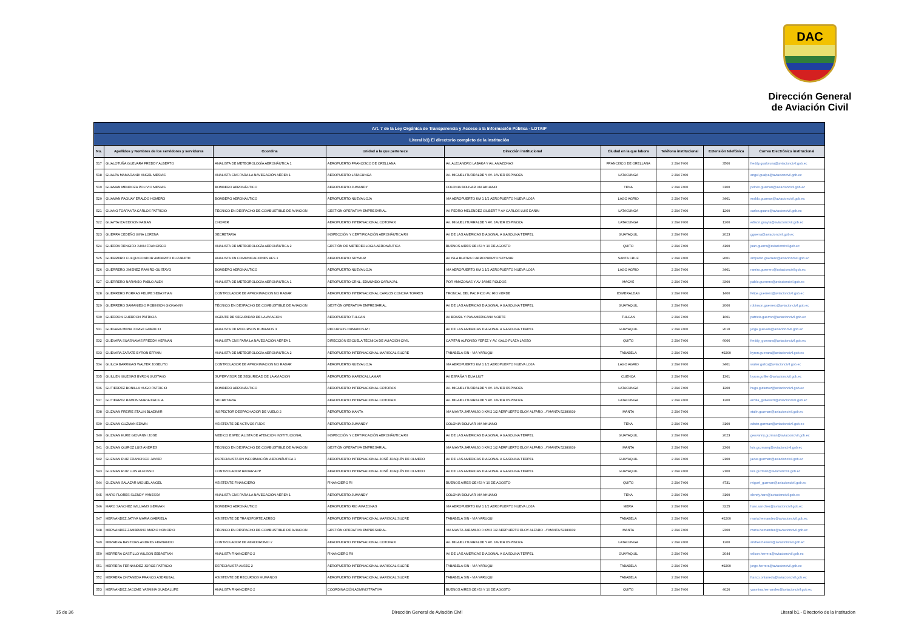DAC
Dirección General
de Aviación Civil
| Art. 7 de la Ley Orgánica de Transparencia y Acceso a la Información Pública - LOTAIP | | | | | | | | |
| Literal b1) El directorio completo de la institución | | | | | | | | |
| No. | Apellidos y Nombres de los servidores y servidoras | Coordina | Unidad a la que pertenece | Dirección institucional | Ciudad en la que labora | Teléfono institucional | Extensión telefónica | Correo Electrónico institucional |
| 517 | GUALOTUÑA GUEVARA FREDDY ALBERTO | ANALISTA DE METEOROLOGÍA AERONÁUTICA 1 | AEROPUERTO FRANCISCO DE ORELLANA | AV. ALEJANDRO LABAKA Y AV. AMAZONAS | FRANCISCO DE ORELLANA | 2 294 7400 | 3500 | freddy.gualotuna@aviacioncivil.gob.ec |
| 518 | GUALPA MAMARANDI ANGEL MESIAS | ANALISTA CNS PARA LA NAVEGACIÓN AÉREA 1 | AEROPUERTO LATACUNGA | AV. MIGUEL ITURRALDE Y AV. JAVIER ESPINOZA | LATACUNGA | 2 294 7400 | | angel.gualpa@aviacioncivil.gob.ec |
| 519 | GUAMAN MENDOZA POLIVIO MESIAS | BOMBERO AERONÁUTICO | AEROPUERTO JUMANDY | COLONIA BOLIVAR VIA AHUANO | TENA | 2 294 7400 | 3100 | polivio.guaman@aviacioncivil.gob.ec |
| 520 | GUAMAN PAGUAY ERALDO HOMERO | BOMBERO AERONÁUTICO | AEROPUERTO NUEVA LOJA | VIA AEROPUERTO KM 1 1/2 AEROPUERTO NUEVA LOJA | LAGO AGRIO | 2 294 7400 | 3401 | eraldo.guaman@aviacioncivil.gob.ec |
| 521 | GUANO TOAPANTA CARLOS PATRICIO | TÉCNICO EN DESPACHO DE COMBUSTIBLE DE AVIACION | GESTIÓN OPERATIVA EMPRESARIAL | AV PEDRO MELENDEZ GILBERT Y AV CARLOS LUIS DAÑIN | LATACUNGA | 2 294 7400 | 1200 | carlos.guano@aviacioncivil.gob.ec |
| 522 | GUAYTA IZA EDISON FABIAN | CHOFER | AEROPUERTO INTERNACIONAL COTOPAXI | AV. MIGUEL ITURRALDE Y AV. JAVIER ESPINOZA | LATACUNGA | 2 294 7400 | 1200 | edison.guayta@aviacioncivil.gob.ec |
| 523 | GUERRA CEDEÑO GINA LORENA | SECRETARIA | INSPECCIÓN Y CERTIFICACIÓN AERONÁUTICA RII | AV DE LAS AMERICAS DIAGONAL A GASOLINA TERPEL | GUAYAQUIL | 2 294 7400 | 2023 | gguerra@aviacioncivil.gob.ec |
| 524 | GUERRA RENGIFO JUAN FRANCISCO | ANALISTA DE METEOROLOGÍA AERONÁUTICA 2 | GESTIÓN DE METEREOLOGIA AERONÁUTICA | BUENOS AIRES OEI-53 Y 10 DE AGOSTO | QUITO | 2 294 7400 | 4100 | juan.guerra@aviacioncivil.gob.ec |
| 525 | GUERRERO CULQUICONDOR AMPARITO ELIZABETH | ANALISTA EN COMUNICACIONES AFS 1 | AEROPUERTO SEYMUR | AV ISLA BLATRA 0 AEROPUERTO SEYMUR | SANTA CRUZ | 2 294 7400 | 2601 | amparito.guerrero@aviacioncivil.gob.ec |
| 526 | GUERRERO JIMENEZ RAMIRO GUSTAVO | BOMBERO AERONÁUTICO | AEROPUERTO NUEVA LOJA | VIA AEROPUERTO KM 1 1/2 AEROPUERTO NUEVA LOJA | LAGO AGRIO | 2 294 7400 | 3401 | ramiro.guerrero@aviacioncivil.gob.ec |
| 527 | GUERRERO NARANJO PABLO ALEX | ANALISTA DE METEOROLOGÍA AERONÁUTICA 1 | AEROPUERTO CRNL. EDMUNDO CARVAJAL | POR AMAZONAS Y AV JAIME ROLDOS | MACAS | 2 294 7400 | 3300 | pablo.guerrero@aviacioncivil.gob.ec |
| 528 | GUERRERO PORRAS FELIPE SEBASTIAN | CONTROLADOR DE APROXIMACION NO RADAR | AEROPUERTO INTERNACIONAL CARLOS CONCHA TORRES | TRONCAL DEL PACIFICO AV. RIO VERDE | ESMERALDAS | 2 294 7400 | 1400 | felipe.guerrero@aviacioncivil.gob.ec |
| 529 | GUERRERO SAMANIEGO ROBINSON GIOVANNY | TÉCNICO EN DESPACHO DE COMBUSTIBLE DE AVIACION | GESTIÓN OPERATIVA EMPRESARIAL | AV DE LAS AMERICAS DIAGONAL A GASOLINA TERPEL | GUAYAQUIL | 2 294 7400 | 2000 | robinson.guerrero@aviacioncivil.gob.ec |
| 530 | GUERRON GUERRON PATRICIA | AGENTE DE SEGURIDAD DE LA AVIACION | AEROPUERTO TULCAN | AV BRASIL Y PANAMERICANA NORTE | TULCAN | 2 294 7400 | 1601 | patricia.guerron@aviacioncivil.gob.ec |
| 531 | GUEVARA MENA JORGE FABRICIO | ANALISTA DE RECURSOS HUMANOS 3 | RECURSOS HUMANOS RII | AV DE LAS AMERICAS DIAGONAL A GASOLINA TERPEL | GUAYAQUIL | 2 294 7400 | 2010 | jorge.guevara@aviacioncivil.gob.ec |
| 532 | GUEVARA SUASNAVAS FREDDY HERNAN | ANALISTA CNS PARA LA NAVEGACIÓN AÉREA 1 | DIRECCIÓN ESCUELA TÉCNICA DE AVIACIÓN CIVIL | CAPITAN ALFONSO YEPEZ Y AV. GALO PLAZA LASSO | QUITO | 2 294 7400 | 6006 | freddy_guevara@aviacioncivil.gob.ec |
| 533 | GUEVARA ZARATE BYRON EFRAIN | ANALISTA DE METEOROLOGÍA AERONÁUTICA 2 | AEROPUERTO INTERNACIONAL MARISCAL SUCRE | TABABELA S/N - VIA YARUQUI | TABABELA | 2 294 7400 | #2200 | byron.guevara@aviacioncivil.gob.ec |
| 534 | GUILCA BARRIGAS WALTER JOSELITO | CONTROLADOR DE APROXIMACION NO RADAR | AEROPUERTO NUEVA LOJA | VIA AEROPUERTO KM 1 1/2 AEROPUERTO NUEVA LOJA | LAGO AGRIO | 2 294 7400 | 3401 | walter.guilca@aviacioncivil.gob.ec |
| 535 | GUILLEN IGLESIAS BYRON GUSTAVO | SUPERVISOR DE SEGURIDAD DE LA AVIACION | AEROPUERTO MARISCAL LAMAR | AV ESPAÑA Y ELIA LIUT | CUENCA | 2 294 7400 | 1301 | byron.guillen@aviacioncivil.gob.ec |
| 536 | GUTIERREZ BONILLA HUGO PATRICIO | BOMBERO AERONÁUTICO | AEROPUERTO INTERNACIONAL COTOPAXI | AV. MIGUEL ITURRALDE Y AV. JAVIER ESPINOZA | LATACUNGA | 2 294 7400 | 1200 | hugo.gutierrez@aviacioncivil.gob.ec |
| 537 | GUTIERREZ RAMON MARIA ERCILIA | SECRETARIA | AEROPUERTO INTERNACIONAL COTOPAXI | AV. MIGUEL ITURRALDE Y AV. JAVIER ESPINOZA | LATACUNGA | 2 294 7400 | 1200 | ercilia_gutierrezr@aviacioncivil.gob.ec |
| 538 | GUZMAN FREIRE STALIN BLADIMIR | INSPECTOR DESPACHADOR DE VUELO 2 | AEROPUERTO MANTA | VIA MANTA JARAMIJO 0 KM 2 1/2 AERPUERTO ELOY ALFARO . // MANTA 52380839 | MANTA | 2 294 7400 | | stalin.guzman@aviacioncivil.gob.ec |
| 539 | GUZMAN GUZMAN EDWIN | ASISTENTE DE ACTIVOS FIJOS | AEROPUERTO JUMANDY | COLONIA BOLIVAR VIA AHUANO | TENA | 2 294 7400 | 3100 | edwin.guzman@aviacioncivil.gob.ec |
| 540 | GUZMAN KURE GIOVANNI JOSE | MEDICO ESPECIALISTA DE ATENCION INSTITUCIONAL | INSPECCIÓN Y CERTIFICACIÓN AERONÁUTICA RII | AV DE LAS AMERICAS DIAGONAL A GASOLINA TERPEL | GUAYAQUIL | 2 294 7400 | 2023 | geovanny.guzman@aviacioncivil.gob.ec |
| 541 | GUZMAN QUIROZ LUIS ANDRES | TÉCNICO EN DESPACHO DE COMBUSTIBLE DE AVIACION | GESTIÓN OPERATIVA EMPRESARIAL | VIA MANTA JARAMIJO 0 KM 2 1/2 AERPUERTO ELOY ALFARO . // MANTA 52380839 | MANTA | 2 294 7400 | 2300 | luis.guzmanq@aviacioncivil.gob.ec |
| 542 | GUZMAN RUIZ FRANCISCO JAVIER | ESPECIALISTA EN INFORMACIÓN AERONÁUTICA 1 | AEROPUERTO INTERNACIONAL JOSÉ JOAQUÍN DE OLMEDO | AV DE LAS AMERICAS DIAGONAL A GASOLINA TERPEL | GUAYAQUIL | 2 294 7400 | 2100 | javier.guzman@aviacioncivil.gob.ec |
| 543 | GUZMAN RUIZ LUIS ALFONSO | CONTROLADOR RADAR APP | AEROPUERTO INTERNACIONAL JOSÉ JOAQUÍN DE OLMEDO | AV DE LAS AMERICAS DIAGONAL A GASOLINA TERPEL | GUAYAQUIL | 2 294 7400 | 2100 | luis.guzman@aviacioncivil.gob.ec |
| 544 | GUZMAN SALAZAR MIGUEL ANGEL | ASISTENTE FINANCIERO | FINANCIERO RI | BUENOS AIRES OEI-53 Y 10 DE AGOSTO | QUITO | 2 294 7400 | 4731 | miguel_guzman@aviacioncivil.gob.ec |
| 545 | HARO FLORES SLENDY VANESSA | ANALISTA CNS PARA LA NAVEGACIÓN AÉREA 1 | AEROPUERTO JUMANDY | COLONIA BOLIVAR VIA AHUANO | TENA | 2 294 7400 | 3100 | slendy.haro@aviacioncivil.gob.ec |
| 546 | HARO SANCHEZ WILLIAMS GERMAN | BOMBERO AERONÁUTICO | AEROPUERTO RIO AMAZONAS | VIA AEROPUERTO KM 1 1/2 AEROPUERTO NUEVA LOJA | MERA | 2 294 7400 | 3225 | haro.sanchez@aviacioncivil.gob.ec |
| 547 | HERNANDEZ JATIVA MARIA GABRIELA | ASISTENTE DE TRANSPORTE AEREO | AEROPUERTO INTERNACIONAL MARISCAL SUCRE | TABABELA S/N - VIA YARUQUI | TABABELA | 2 294 7400 | #2200 | maria.hernandez@aviacioncivil.gob.ec |
| 548 | HERNANDEZ ZAMBRANO MARIO HONORIO | TÉCNICO EN DESPACHO DE COMBUSTIBLE DE AVIACION | GESTIÓN OPERATIVA EMPRESARIAL | VIA MANTA JARAMIJO 0 KM 2 1/2 AERPUERTO ELOY ALFARO . // MANTA 52380839 | MANTA | 2 294 7400 | 2300 | mario.hernandez@aviacioncivil.gob.ec |
| 549 | HERRERA BASTIDAS ANDRES FERNANDO | CONTROLADOR DE AERODROMO 2 | AEROPUERTO INTERNACIONAL COTOPAXI | AV. MIGUEL ITURRALDE Y AV. JAVIER ESPINOZA | LATACUNGA | 2 294 7400 | 1200 | andres.herrera@aviacioncivil.gob.ec |
| 550 | HERRERA CASTILLO WILSON SEBASTIAN | ANALISTA FINANCIERO 2 | FINANCIERO RII | AV DE LAS AMERICAS DIAGONAL A GASOLINA TERPEL | GUAYAQUIL | 2 294 7400 | 2044 | wilson.herrera@aviacioncivil.gob.ec |
| 551 | HERRERA FERNANDEZ JORGE PATRICIO | ESPECIALISTA AVSEC 2 | AEROPUERTO INTERNACIONAL MARISCAL SUCRE | TABABELA S/N - VIA YARUQUI | TABABELA | 2 294 7400 | #2200 | jorge.herrera@aviacioncivil.gob.ec |
| 552 | HERRERA ONTANEDA FRANCO ASDRUBAL | ASISTENTE DE RECURSOS HUMANOS | AEROPUERTO INTERNACIONAL MARISCAL SUCRE | TABABELA S/N - VIA YARUQUI | TABABELA | 2 294 7400 | | franco.ontaneda@aviacioncivil.gob.ec |
| 553 | HERNANDEZ JACOME YASMINA GUADALUPE | ANALISTA FINANCIERO 2 | COORDINACIÓN ADMINISTRATIVA | BUENOS AIRES OEI-53 Y 10 DE AGOSTO | QUITO | 2 294 7400 | 4020 | yasmina.hernandez@aviacioncivil.gob.ec |
15 de 36 Dirección General de Aviación Civil Literal b1.- Directorio de la institucion